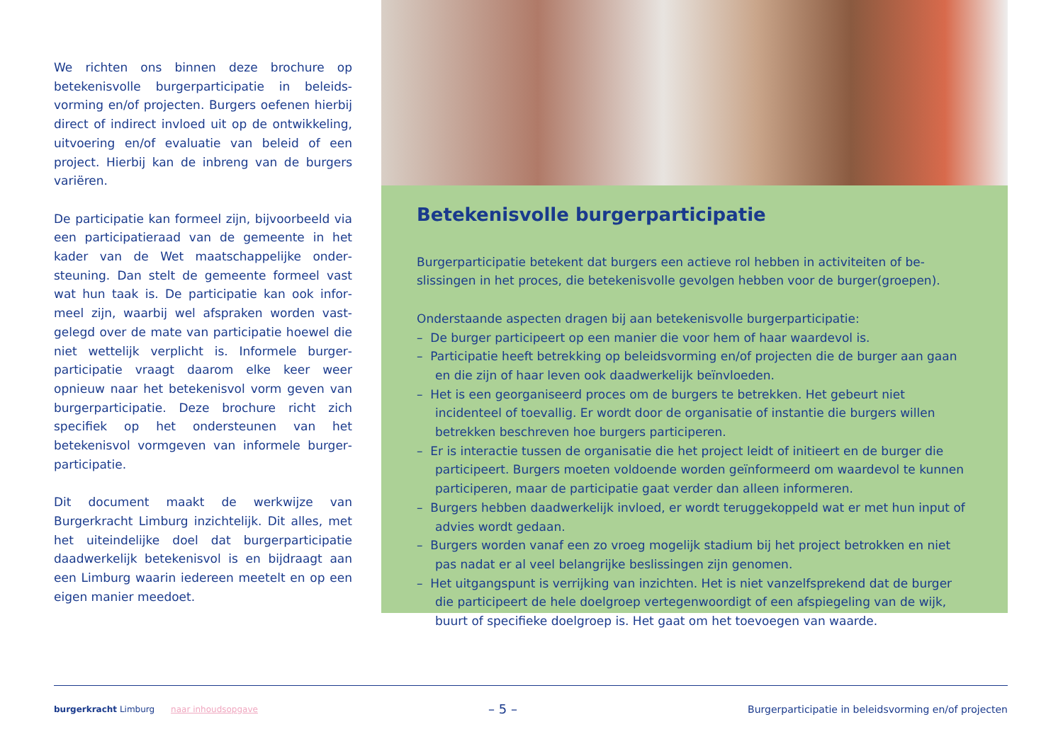We richten ons binnen deze brochure op betekenisvolle burgerparticipatie in beleids­vorming en/of projecten. Burgers oefenen hierbij direct of indirect invloed uit op de ont­wikkeling, uitvoering en/of evaluatie van beleid of een project. Hierbij kan de inbreng van de burgers variëren.
De participatie kan formeel zijn, bijvoorbeeld via een participatieraad van de gemeente in het kader van de Wet maatschappelijke onder­steuning. Dan stelt de gemeente formeel vast wat hun taak is. De participatie kan ook infor­meel zijn, waarbij wel afspraken worden vast­gelegd over de mate van participatie hoewel die niet wettelijk verplicht is. Informele burger­participatie vraagt daarom elke keer weer opnieuw naar het betekenisvol vorm geven van burgerparticipatie. Deze brochure richt zich specifiek op het ondersteunen van het betekenisvol vormgeven van informele burger­participatie.
Dit document maakt de werkwijze van Burgerkracht Limburg inzichtelijk. Dit alles, met het uiteindelijke doel dat burgerpar­ticipatie daadwerkelijk betekenisvol is en bijdraagt aan een Limburg waarin iedereen meetelt en op een eigen manier meedoet.
Betekenisvolle burgerparticipatie
Burgerparticipatie betekent dat burgers een actieve rol hebben in activiteiten of be­slissingen in het proces, die betekenisvolle gevolgen hebben voor de burger(groepen).
Onderstaande aspecten dragen bij aan betekenisvolle burgerparticipatie:
– De burger participeert op een manier die voor hem of haar waardevol is.
– Participatie heeft betrekking op beleidsvorming en/of projecten die de burger aan gaan en die zijn of haar leven ook daadwerkelijk beïnvloeden.
– Het is een georganiseerd proces om de burgers te betrekken. Het gebeurt niet incidenteel of toevallig. Er wordt door de organisatie of instantie die burgers willen betrekken beschreven hoe burgers participeren.
– Er is interactie tussen de organisatie die het project leidt of initieert en de burger die participeert. Burgers moeten voldoende worden geïnformeerd om waardevol te kunnen participeren, maar de participatie gaat verder dan alleen informeren.
– Burgers hebben daadwerkelijk invloed, er wordt teruggekoppeld wat er met hun input of advies wordt gedaan.
– Burgers worden vanaf een zo vroeg mogelijk stadium bij het project betrokken en niet pas nadat er al veel belangrijke beslissingen zijn genomen.
– Het uitgangspunt is verrijking van inzichten. Het is niet vanzelfsprekend dat de burger die participeert de hele doelgroep vertegenwoordigt of een afspiegeling van de wijk, buurt of specifieke doelgroep is. Het gaat om het toevoegen van waarde.
burgerkracht Limburg naar inhoudsopgave
– 5 –
Burgerparticipatie in beleidsvorming en/of projecten